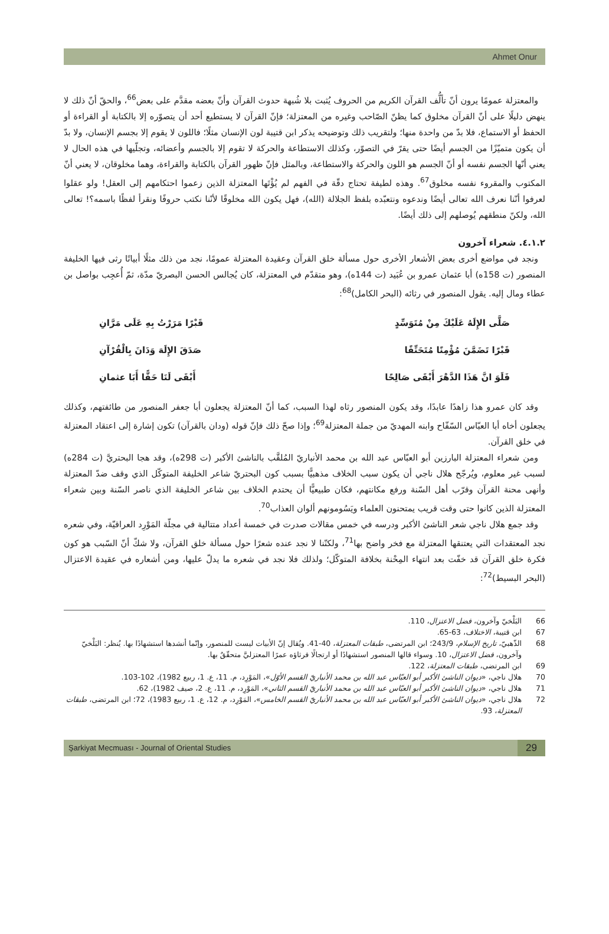Ahmet Onur
والمعتزلة عمومًا يرون أنّ تألُّف القرآن الكريم من الحروف يُثبت بلا شُبهة حدوث القرآن وأنّ بعضه مقدَّم على بعض<sup>66</sup>، والحقّ أنّ ذلك لا ينهض دليلًا على أنّ القرآن مخلوق كما يظنّ الصّاحب وغيره من المعتزلة؛ فإنّ القرآن لا يستطيع أحد أن يتصوّره إلا بالكتابة أو القراءة أو الحفظ أو الاستماع، فلا بدّ من واحدة منها؛ ولتقريب ذلك وتوضيحه يذكر ابن قتيبة لون الإنسان مثلًا؛ فاللون لا يقوم إلا بجسم الإنسان، ولا بدّ أن يكون متميّزًا من الجسم أيضًا حتى يقرّ في التصوّر، وكذلك الاستطاعة والحركة لا تقوم إلا بالجسم وأعضائه، وتجلّيها في هذه الحال لا يعني أنّها الجسم نفسه أو أنّ الجسم هو اللون والحركة والاستطاعة، وبالمثل فإنّ ظهور القرآن بالكتابة والقراءة، وهما مخلوقان، لا يعني أنّ المكتوب والمقروء نفسه مخلوق<sup>67</sup>. وهذه لطيفة تحتاج دقّة في الفهم لم يُؤْتَها المعتزلة الذين زعموا احتكامهم إلى العقل! ولو عقلوا لعرفوا أنّنا نعرف الله تعالى أيضًا وندعوه ونتعبّده بلفظ الجلالة (الله)، فهل يكون الله مخلوقًا لأنّنا نكتب حروفًا ونقرأ لفظًا باسمه؟! تعالى الله، ولكنّ منطقهم يُوصلهم إلى ذلك أيضًا.
٤.١.٢. شعراء آخرون
ونجد في مواضع أخرى بعض الأشعار الأخرى حول مسألة خلق القرآن وعقيدة المعتزلة عمومًا، نجد من ذلك مثلًا أبياتًا رثى فيها الخليفة المنصور (ت 158ه) أبا عثمان عمرو بن عُبَيد (ت 144ه)، وهو متقدّم في المعتزلة، كان يُجالس الحسن البصريّ مدّة، ثمّ أُعجِب بواصل بن عطاء ومال إليه. يقول المنصور في رثائه (البحر الكامل)<sup>68</sup>:
صَلَّى الإِلَهُ عَلَيْكَ مِنْ مُتَوَسِّدٍ قَبْرًا مَرَرْتُ بِهِ عَلَى مَرَّانِ
قَبْرًا تَضَمَّنَ مُؤْمِنًا مُتَحَنِّفًا صَدَقَ الإِلَهَ وَدَانَ بِالْقُرْآنِ
فَلَوَ انَّ هَذَا الدَّهْرَ أَبْقَى صَالِحًا أَبْقَى لَنَا حَقًّا أَبَا عثمانِ
وقد كان عمرو هذا زاهدًا عابدًا، وقد يكون المنصور رثاه لهذا السبب، كما أنّ المعتزلة يجعلون أبا جعفر المنصور من طائفتهم، وكذلك يجعلون أخاه أبا العبّاس السّفّاح وابنه المهديّ من جملة المعتزلة<sup>69</sup>؛ وإذا صحّ ذلك فإنّ قوله (ودان بالقرآن) تكون إشارة إلى اعتقاد المعتزلة في خلق القرآن.
ومن شعراء المعتزلة البارزين أبو العبّاس عبد الله بن محمد الأنباريّ المُلقَّب بالناشئ الأكبر (ت 298ه)، وقد هجا البحتريَّ (ت 284ه) لسبب غير معلوم، ويُرجّح هلال ناجي أن يكون سبب الخلاف مذهبيًّا بسبب كون البحتريّ شاعر الخليفة المتوكّل الذي وقف ضدّ المعتزلة وأنهى محنة القرآن وقرّب أهل السّنة ورفع مكانتهم، فكان طبيعيًّا أن يحتدم الخلاف بين شاعر الخليفة الذي ناصر السّنة وبين شعراء المعتزلة الذين كانوا حتى وقت قريب يمتحنون العلماء ويَسُومونهم ألوان العذاب<sup>70</sup>.
وقد جمع هلال ناجي شعر الناشئ الأكبر ودرسه في خمس مقالات صدرت في خمسة أعداد متتالية في مجلّة المَوْرِد العراقيّة، وفي شعره نجد المعتقدات التي يعتنقها المعتزلة مع فخر واضح بها<sup>71</sup>، ولكنّنا لا نجد عنده شعرًا حول مسألة خلق القرآن، ولا شكّ أنّ السّبب هو كون فكرة خلق القرآن قد خفّت بعد انتهاء المِحْنة بخلافة المتوكّل؛ ولذلك فلا نجد في شعره ما يدلّ عليها، ومن أشعاره في عقيدة الاعتزال (البحر البسيط)<sup>72</sup>:
66 البَلْخيّ وآخرون، فضل الاعتزال، 110.
67 ابن قتيبة، الاختلاف، 63-65.
68 الذّهبيّ، تاريخ الإسلام، 243/9؛ ابن المرتضى، طبقات المعتزلة، 40-41. ويُقال إنّ الأبيات ليست للمنصور، وإنّما أنشدها استشهادًا بها. يُنظر: البَلْخيّ وآخرون، فضل الاعتزال، 10. وسواء قالها المنصور استشهادًا أو ارتجالًا فرثاؤه عمرًا المعتزليَّ متحقّقٌ بها.
69 ابن المرتضى، طبقات المعتزلة، 122.
70 هلال ناجي، «ديوان الناشئ الأكبر أبو العبّاس عبد الله بن محمد الأنباريّ القسم الأوّل»، المَوْرِد، م. 11، ع. 1، ربيع 1982)، 102-103.
71 هلال ناجي، «ديوان الناشئ الأكبر أبو العبّاس عبد الله بن محمد الأنباريّ القسم الثاني»، المَوْرِد، م. 11، ع. 2، صيف 1982)، 62.
72 هلال ناجي، «ديوان الناشئ الأكبر أبو العبّاس عبد الله بن محمد الأنباريّ القسم الخامس»، المَوْرِد، م. 12، ع. 1، ربيع 1983)، 72؛ ابن المرتضى، طبقات المعتزلة، 93.
Şarkiyat Mecmuası - Journal of Oriental Studies 29